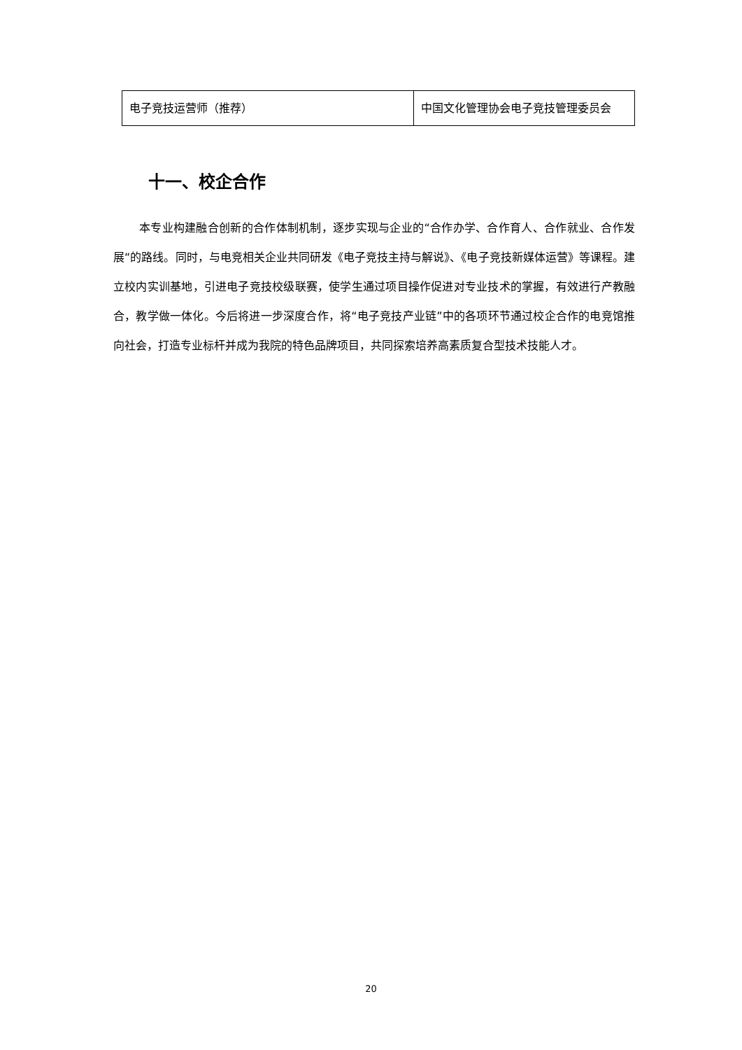| 电子竞技运营师（推荐） | 中国文化管理协会电子竞技管理委员会 |
十一、校企合作
本专业构建融合创新的合作体制机制，逐步实现与企业的“合作办学、合作育人、合作就业、合作发展“的路线。同时，与电竞相关企业共同研发《电子竞技主持与解说》、《电子竞技新媒体运营》等课程。建立校内实训基地，引进电子竞技校级联赛，使学生通过项目操作促进对专业技术的掌握，有效进行产教融合，教学做一体化。今后将进一步深度合作，将“电子竞技产业链”中的各项环节通过校企合作的电竞馆推向社会，打造专业标杆并成为我院的特色品牌项目，共同探索培养高素质复合型技术技能人才。
20